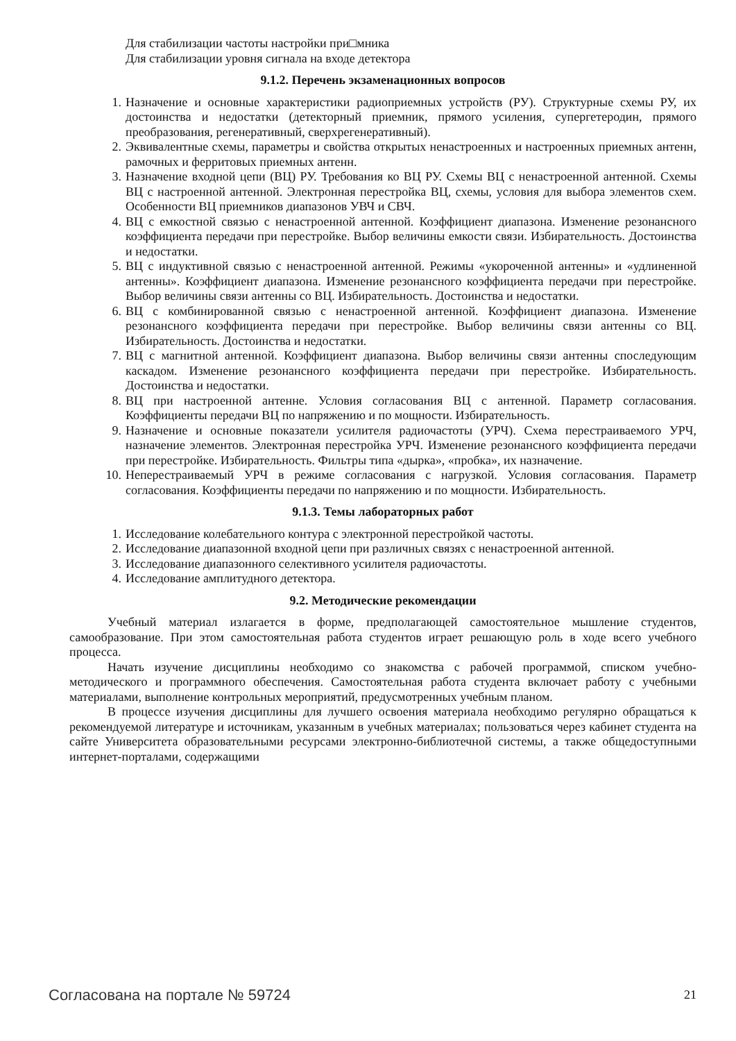Для стабилизации частоты настройки при□мника
Для стабилизации уровня сигнала на входе детектора
9.1.2. Перечень экзаменационных вопросов
1. Назначение и основные характеристики радиоприемных устройств (РУ). Структурные схемы РУ, их достоинства и недостатки (детекторный приемник, прямого усиления, супергетеродин, прямого преобразования, регенеративный, сверхрегенеративный).
2. Эквивалентные схемы, параметры и свойства открытых ненастроенных и настроенных приемных антенн, рамочных и ферритовых приемных антенн.
3. Назначение входной цепи (ВЦ) РУ. Требования ко ВЦ РУ. Схемы ВЦ с ненастроенной антенной. Схемы ВЦ с настроенной антенной. Электронная перестройка ВЦ, схемы, условия для выбора элементов схем. Особенности ВЦ приемников диапазонов УВЧ и СВЧ.
4. ВЦ с емкостной связью с ненастроенной антенной. Коэффициент диапазона. Изменение резонансного коэффициента передачи при перестройке. Выбор величины емкости связи. Избирательность. Достоинства и недостатки.
5. ВЦ с индуктивной связью с ненастроенной антенной. Режимы «укороченной антенны» и «удлиненной антенны». Коэффициент диапазона. Изменение резонансного коэффициента передачи при перестройке. Выбор величины связи антенны со ВЦ. Избирательность. Достоинства и недостатки.
6. ВЦ с комбинированной связью с ненастроенной антенной. Коэффициент диапазона. Изменение резонансного коэффициента передачи при перестройке. Выбор величины связи антенны со ВЦ. Избирательность. Достоинства и недостатки.
7. ВЦ с магнитной антенной. Коэффициент диапазона. Выбор величины связи антенны споследующим каскадом. Изменение резонансного коэффициента передачи при перестройке. Избирательность. Достоинства и недостатки.
8. ВЦ при настроенной антенне. Условия согласования ВЦ с антенной. Параметр согласования. Коэффициенты передачи ВЦ по напряжению и по мощности. Избирательность.
9. Назначение и основные показатели усилителя радиочастоты (УРЧ). Схема перестраиваемого УРЧ, назначение элементов. Электронная перестройка УРЧ. Изменение резонансного коэффициента передачи при перестройке. Избирательность. Фильтры типа «дырка», «пробка», их назначение.
10. Неперестраиваемый УРЧ в режиме согласования с нагрузкой. Условия согласования. Параметр согласования. Коэффициенты передачи по напряжению и по мощности. Избирательность.
9.1.3. Темы лабораторных работ
1. Исследование колебательного контура с электронной перестройкой частоты.
2. Исследование диапазонной входной цепи при различных связях с ненастроенной антенной.
3. Исследование диапазонного селективного усилителя радиочастоты.
4. Исследование амплитудного детектора.
9.2. Методические рекомендации
Учебный материал излагается в форме, предполагающей самостоятельное мышление студентов, самообразование. При этом самостоятельная работа студентов играет решающую роль в ходе всего учебного процесса.
Начать изучение дисциплины необходимо со знакомства с рабочей программой, списком учебно-методического и программного обеспечения. Самостоятельная работа студента включает работу с учебными материалами, выполнение контрольных мероприятий, предусмотренных учебным планом.
В процессе изучения дисциплины для лучшего освоения материала необходимо регулярно обращаться к рекомендуемой литературе и источникам, указанным в учебных материалах; пользоваться через кабинет студента на сайте Университета образовательными ресурсами электронно-библиотечной системы, а также общедоступными интернет-порталами, содержащими
Согласована на портале № 59724 21